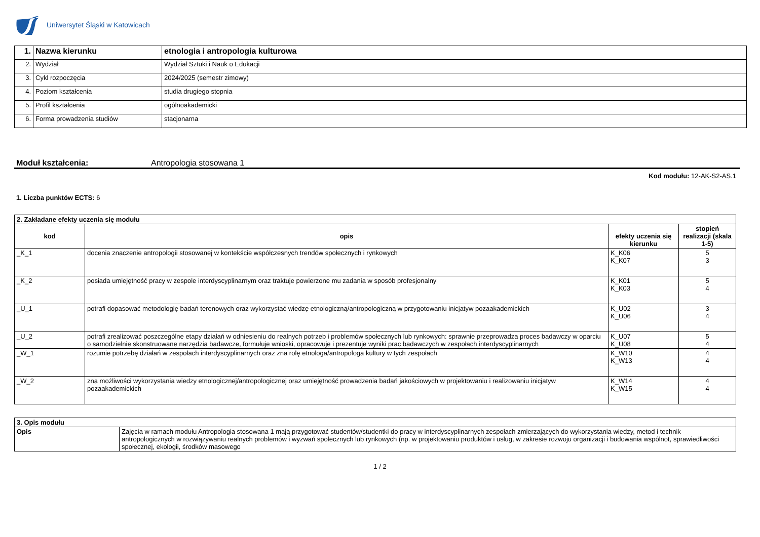Uniwersytet Śląski w Katowicach
| 1. | Nazwa kierunku | etnologia i antropologia kulturowa |
| 2. | Wydział | Wydział Sztuki i Nauk o Edukacji |
| 3. | Cykl rozpoczęcia | 2024/2025 (semestr zimowy) |
| 4. | Poziom kształcenia | studia drugiego stopnia |
| 5. | Profil kształcenia | ogólnoakademicki |
| 6. | Forma prowadzenia studiów | stacjonarna |
Moduł kształcenia: Antropologia stosowana 1
Kod modułu: 12-AK-S2-AS.1
1. Liczba punktów ECTS: 6
| 2. Zakładane efekty uczenia się modułu | | | |
| kod | opis | efekty uczenia się kierunku | stopień realizacji (skala 1-5) |
| _K_1 | docenia znaczenie antropologii stosowanej w kontekście współczesnych trendów społecznych i rynkowych | K_K06 K_K07 | 5 3 |
| _K_2 | posiada umiejętność pracy w zespole interdyscyplinarnym oraz traktuje powierzone mu zadania w sposób profesjonalny | K_K01 K_K03 | 5 4 |
| _U_1 | potrafi dopasować metodologię badań terenowych oraz wykorzystać wiedzę etnologiczną/antropologiczną w przygotowaniu inicjatyw pozaakademickich | K_U02 K_U06 | 3 4 |
| _U_2 | potrafi zrealizować poszczególne etapy działań w odniesieniu do realnych potrzeb i problemów społecznych lub rynkowych: sprawnie przeprowadza proces badawczy w oparciu o samodzielnie skonstruowane narzędzia badawcze, formułuje wnioski, opracowuje i prezentuje wyniki prac badawczych w zespołach interdyscyplinarnych | K_U07 K_U08 | 5 4 |
| _W_1 | rozumie potrzebę działań w zespołach interdyscyplinarnych oraz zna rolę etnologa/antropologa kultury w tych zespołach | K_W10 K_W13 | 4 4 |
| _W_2 | zna możliwości wykorzystania wiedzy etnologicznej/antropologicznej oraz umiejętność prowadzenia badań jakościowych w projektowaniu i realizowaniu inicjatyw pozaakademickich | K_W14 K_W15 | 4 4 |
| 3. Opis modułu | |
| Opis | Zajęcia w ramach modułu Antropologia stosowana 1 mają przygotować studentów/studentki do pracy w interdyscyplinarnych zespołach zmierzających do wykorzystania wiedzy, metod i technik antropologicznych w rozwiązywaniu realnych problemów i wyzwań społecznych lub rynkowych (np. w projektowaniu produktów i usług, w zakresie rozwoju organizacji i budowania wspólnot, sprawiedliwości społecznej, ekologii, środków masowego |
1 / 2